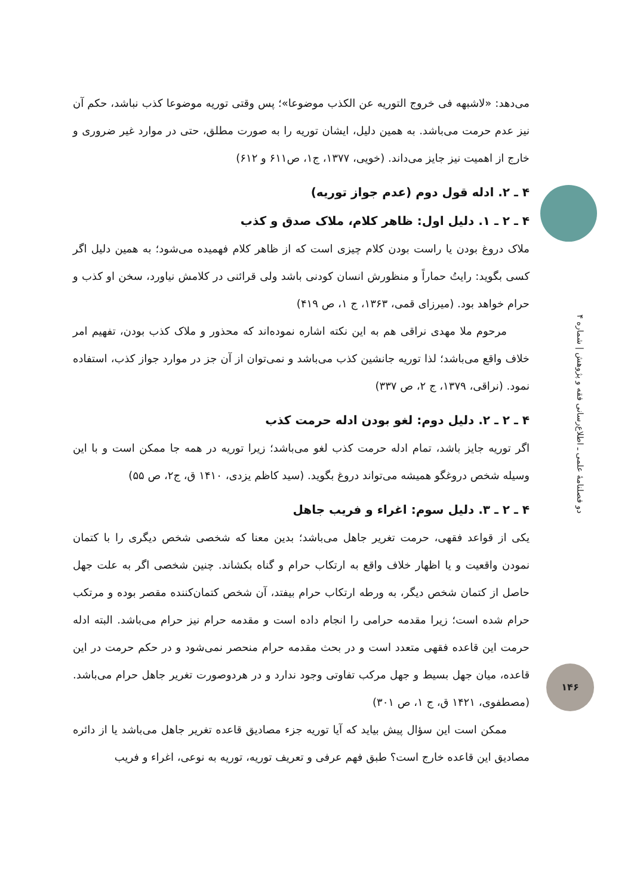می‌دهد: «لاشبهه فی خروج التوریه عن الکذب موضوعا»؛ پس وقتی توریه موضوعا کذب نباشد، حکم آن نیز عدم حرمت می‌باشد. به همین دلیل، ایشان توریه را به صورت مطلق، حتی در موارد غیر ضروری و خارج از اهمیت نیز جایز می‌داند. (خویی، ۱۳۷۷، ج۱، ص۶۱۱ و ۶۱۲)
۴ ـ ۲. ادله قول دوم (عدم جواز توریه)
۴ ـ ۲ ـ ۱. دلیل اول: ظاهر کلام، ملاک صدق و کذب
ملاک دروغ بودن یا راست بودن کلام چیزی است که از ظاهر کلام فهمیده می‌شود؛ به همین دلیل اگر کسی بگوید: رایتُ حماراً و منظورش انسان کودنی باشد ولی قرائنی در کلامش نیاورد، سخن او کذب و حرام خواهد بود. (میرزای قمی، ۱۳۶۳، ج ۱، ص ۴۱۹)
مرحوم ملا مهدی نراقی هم به این نکته اشاره نموده‌اند که محذور و ملاک کذب بودن، تفهیم امر خلاف واقع می‌باشد؛ لذا توریه جانشین کذب می‌باشد و نمی‌توان از آن جز در موارد جواز کذب، استفاده نمود. (نراقی، ۱۳۷۹، ج ۲، ص ۳۳۷)
۴ ـ ۲ ـ ۲. دلیل دوم: لغو بودن ادله حرمت کذب
اگر توریه جایز باشد، تمام ادله حرمت کذب لغو می‌باشد؛ زیرا توریه در همه جا ممکن است و با این وسیله شخص دروغگو همیشه می‌تواند دروغ بگوید. (سید کاظم یزدی، ۱۴۱۰ ق، ج۲، ص ۵۵)
۴ ـ ۲ ـ ۳. دلیل سوم: اغراء و فریب جاهل
یکی از قواعد فقهی، حرمت تغریر جاهل می‌باشد؛ بدین معنا که شخصی شخص دیگری را با کتمان نمودن واقعیت و یا اظهار خلاف واقع به ارتکاب حرام و گناه بکشاند. چنین شخصی اگر به علت جهل حاصل از کتمان شخص دیگر، به ورطه ارتکاب حرام بیفتد، آن شخص کتمان‌کننده مقصر بوده و مرتکب حرام شده است؛ زیرا مقدمه حرامی را انجام داده است و مقدمه حرام نیز حرام می‌باشد. البته ادله حرمت این قاعده فقهی متعدد است و در بحث مقدمه حرام منحصر نمی‌شود و در حکم حرمت در این قاعده، میان جهل بسیط و جهل مرکب تفاوتی وجود ندارد و در هردوصورت تغریر جاهل حرام می‌باشد. (مصطفوی، ۱۴۲۱ ق، ج ۱، ص ۳۰۱)
ممکن است این سؤال پیش بیاید که آیا توریه جزء مصادیق قاعده تغریر جاهل می‌باشد یا از دائره مصادیق این قاعده خارج است؟ طبق فهم عرفی و تعریف توریه، توریه به نوعی، اغراء و فریب
دو فصلنامهٔ علمی ـ اطلاع‌رسانی فقه و پژوهش | شماره ۴
۱۴۶